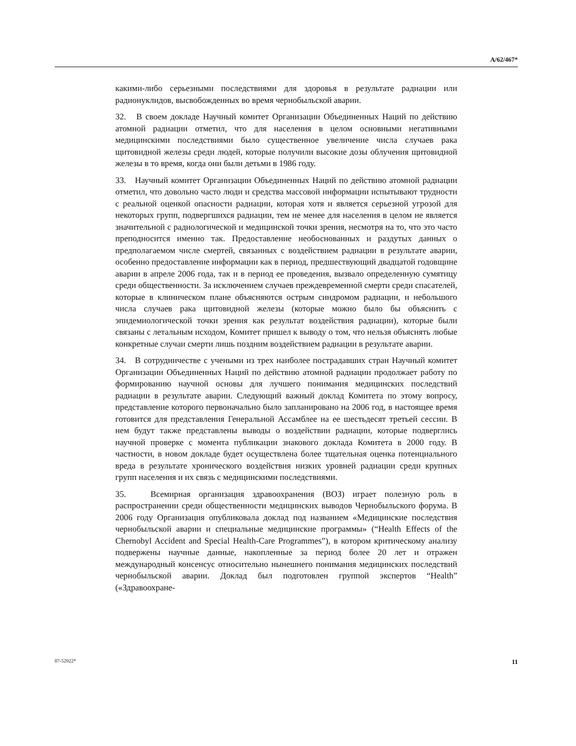A/62/467*
какими-либо серьезными последствиями для здоровья в результате радиации или радионуклидов, высвобожденных во время чернобыльской аварии.
32. В своем докладе Научный комитет Организации Объединенных Наций по действию атомной радиации отметил, что для населения в целом основными негативными медицинскими последствиями было существенное увеличение числа случаев рака щитовидной железы среди людей, которые получили высокие дозы облучения щитовидной железы в то время, когда они были детьми в 1986 году.
33. Научный комитет Организации Объединенных Наций по действию атомной радиации отметил, что довольно часто люди и средства массовой информации испытывают трудности с реальной оценкой опасности радиации, которая хотя и является серьезной угрозой для некоторых групп, подвергшихся радиации, тем не менее для населения в целом не является значительной с радиологической и медицинской точки зрения, несмотря на то, что это часто преподносится именно так. Предоставление необоснованных и раздутых данных о предполагаемом числе смертей, связанных с воздействием радиации в результате аварии, особенно предоставление информации как в период, предшествующий двадцатой годовщине аварии в апреле 2006 года, так и в период ее проведения, вызвало определенную сумятицу среди общественности. За исключением случаев преждевременной смерти среди спасателей, которые в клиническом плане объясняются острым синдромом радиации, и небольшого числа случаев рака щитовидной железы (которые можно было бы объяснить с эпидемиологической точки зрения как результат воздействия радиации), которые были связаны с летальным исходом, Комитет пришел к выводу о том, что нельзя объяснять любые конкретные случаи смерти лишь поздним воздействием радиации в результате аварии.
34. В сотрудничестве с учеными из трех наиболее пострадавших стран Научный комитет Организации Объединенных Наций по действию атомной радиации продолжает работу по формированию научной основы для лучшего понимания медицинских последствий радиации в результате аварии. Следующий важный доклад Комитета по этому вопросу, представление которого первоначально было запланировано на 2006 год, в настоящее время готовится для представления Генеральной Ассамблее на ее шестьдесят третьей сессии. В нем будут также представлены выводы о воздействии радиации, которые подверглись научной проверке с момента публикации знакового доклада Комитета в 2000 году. В частности, в новом докладе будет осуществлена более тщательная оценка потенциального вреда в результате хронического воздействия низких уровней радиации среди крупных групп населения и их связь с медицинскими последствиями.
35. Всемирная организация здравоохранения (ВОЗ) играет полезную роль в распространении среди общественности медицинских выводов Чернобыльского форума. В 2006 году Организация опубликовала доклад под названием «Медицинские последствия чернобыльской аварии и специальные медицинские программы» (“Health Effects of the Chernobyl Accident and Special Health-Care Programmes”), в котором критическому анализу подвержены научные данные, накопленные за период более 20 лет и отражен международный консенсус относительно нынешнего понимания медицинских последствий чернобыльской аварии. Доклад был подготовлен группой экспертов “Health” («Здравоохране-
07-52922* 11